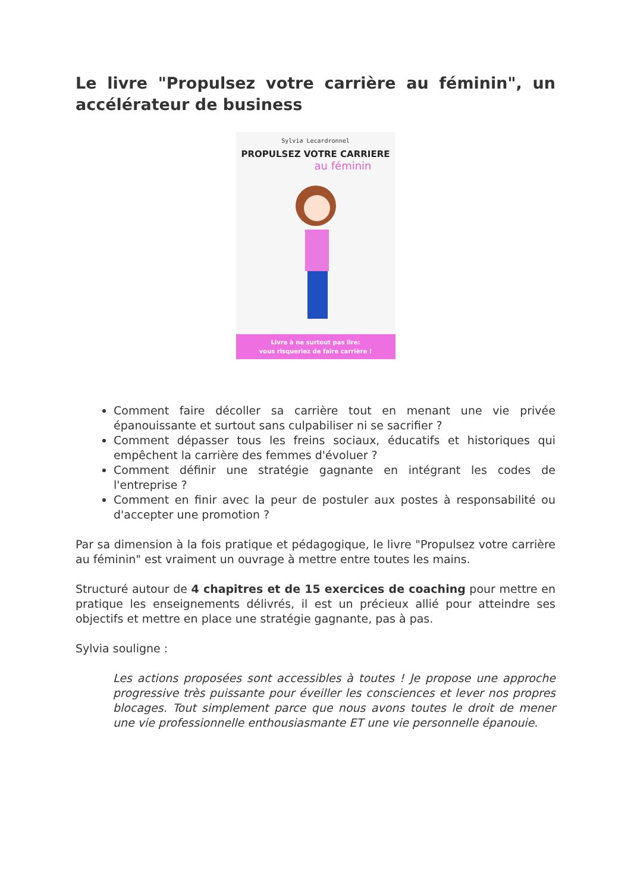Le livre "Propulsez votre carrière au féminin", un accélérateur de business
Sylvia Lecardronnel
PROPULSEZ VOTRE CARRIERE
au féminin
Livre à ne surtout pas lire:
vous risqueriez de faire carrière !
Comment faire décoller sa carrière tout en menant une vie privée épanouissante et surtout sans culpabiliser ni se sacrifier ?
Comment dépasser tous les freins sociaux, éducatifs et historiques qui empêchent la carrière des femmes d'évoluer ?
Comment définir une stratégie gagnante en intégrant les codes de l'entreprise ?
Comment en finir avec la peur de postuler aux postes à responsabilité ou d'accepter une promotion ?
Par sa dimension à la fois pratique et pédagogique, le livre "Propulsez votre carrière au féminin" est vraiment un ouvrage à mettre entre toutes les mains.
Structuré autour de 4 chapitres et de 15 exercices de coaching pour mettre en pratique les enseignements délivrés, il est un précieux allié pour atteindre ses objectifs et mettre en place une stratégie gagnante, pas à pas.
Sylvia souligne :
Les actions proposées sont accessibles à toutes ! Je propose une approche progressive très puissante pour éveiller les consciences et lever nos propres blocages. Tout simplement parce que nous avons toutes le droit de mener une vie professionnelle enthousiasmante ET une vie personnelle épanouie.